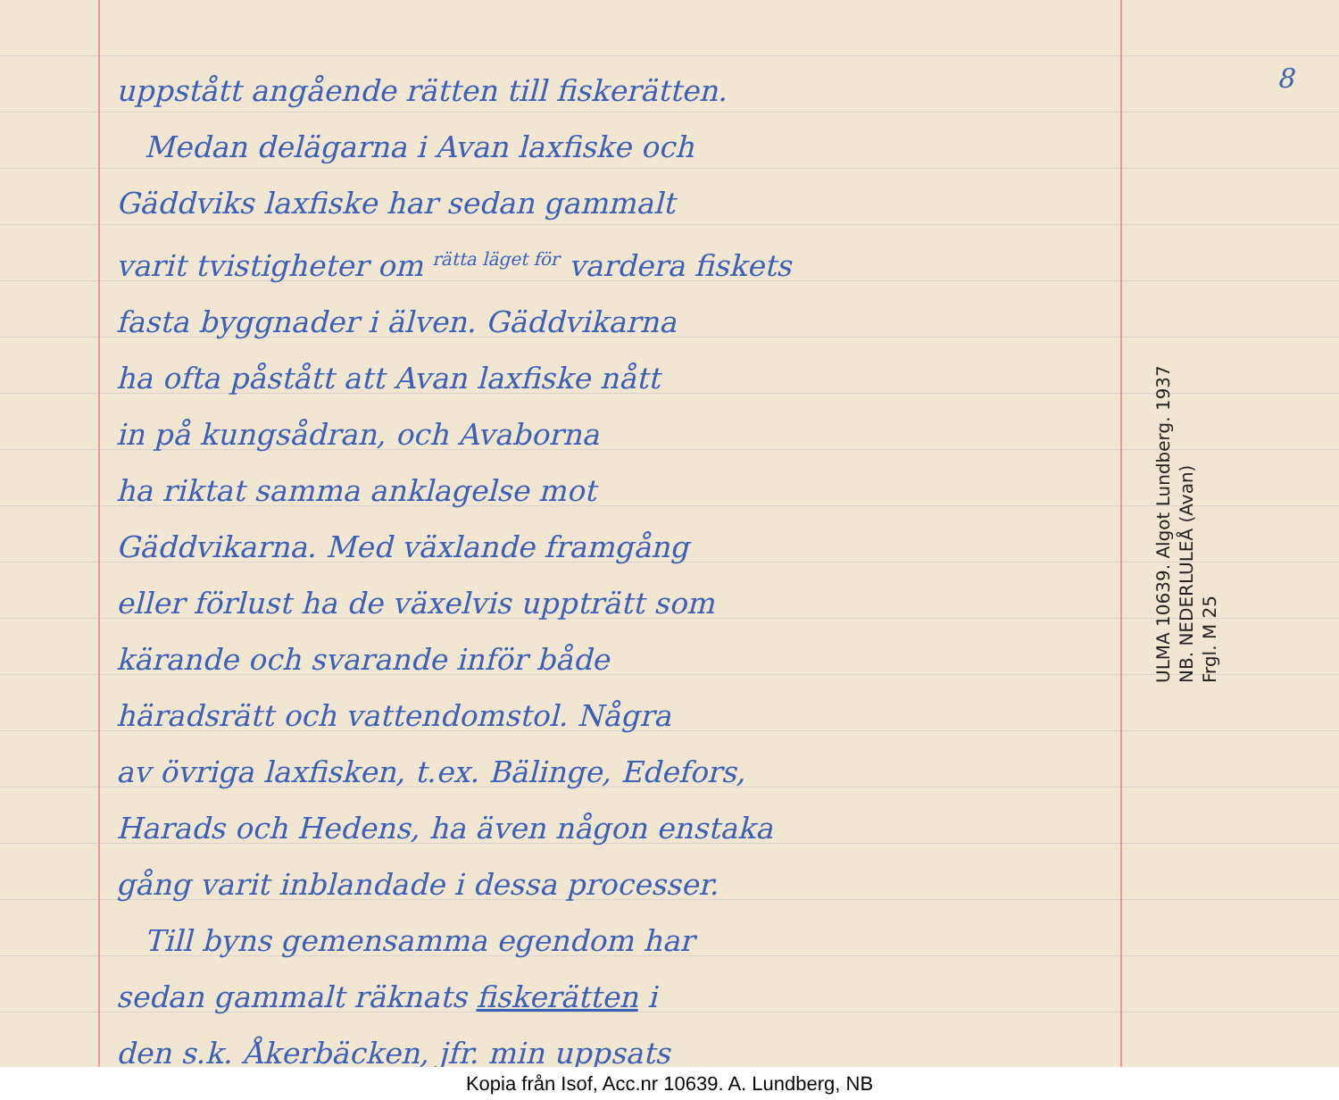uppstått angående rätten till fiskerätten.
Medan delägarna i Avan laxfiske och
Gäddviks laxfiske har sedan gammalt
varit tvistigheter om rätta läget för vardera fiskets
fasta byggnader i älven. Gäddvikarna
ha ofta påstått att Avan laxfiske nått
in på kungsådran, och Avaborna
ha riktat samma anklagelse mot
Gäddvikarna. Med växlande framgång
eller förlust ha de växelvis uppträtt som
kärande och svarande inför både
häradsrätt och vattendomstol. Några
av övriga laxfisken, t.ex. Bälinge, Edefors,
Harads och Hedens, ha även någon enstaka
gång varit inblandade i dessa processer.
Till byns gemensamma egendom har
sedan gammalt räknats fiskerätten i
den s.k. Åkerbäcken, jfr. min uppsats
8
ULMA 10639. Algot Lundberg. 1937
NB. NEDERLULEÅ (Avan)
Frgl. M 25
Kopia från Isof, Acc.nr 10639. A. Lundberg, NB